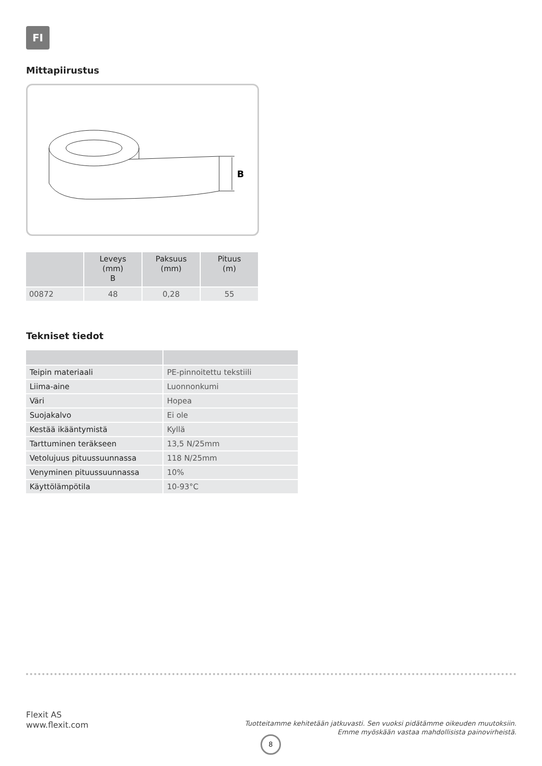FI
Mittapiirustus
B
| | Leveys (mm) B | Paksuus (mm) | Pituus (m) |
| --- | --- | --- | --- |
| 00872 | 48 | 0,28 | 55 |
Tekniset tiedot
| Teipin materiaali | PE-pinnoitettu tekstiili |
| Liima-aine | Luonnonkumi |
| Väri | Hopea |
| Suojakalvo | Ei ole |
| Kestää ikääntymistä | Kyllä |
| Tarttuminen teräkseen | 13,5 N/25mm |
| Vetolujuus pituussuunnassa | 118 N/25mm |
| Venyminen pituussuunnassa | 10% |
| Käyttölämpötila | 10-93°C |
Flexit AS
www.flexit.com
Tuotteitamme kehitetään jatkuvasti. Sen vuoksi pidätämme oikeuden muutoksiin.
Emme myöskään vastaa mahdollisista painovirheistä.
8